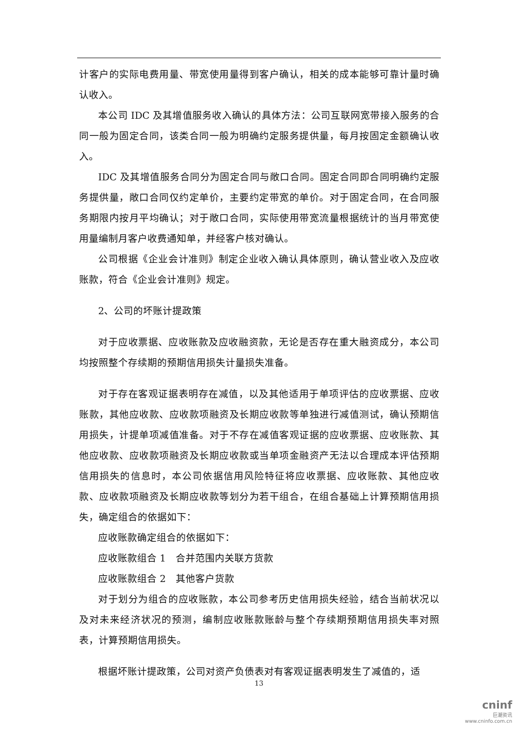计客户的实际电费用量、带宽使用量得到客户确认，相关的成本能够可靠计量时确认收入。
本公司 IDC 及其增值服务收入确认的具体方法：公司互联网宽带接入服务的合同一般为固定合同，该类合同一般为明确约定服务提供量，每月按固定金额确认收入。
IDC 及其增值服务合同分为固定合同与敞口合同。固定合同即合同明确约定服务提供量，敞口合同仅约定单价，主要约定带宽的单价。对于固定合同，在合同服务期限内按月平均确认；对于敞口合同，实际使用带宽流量根据统计的当月带宽使用量编制月客户收费通知单，并经客户核对确认。
公司根据《企业会计准则》制定企业收入确认具体原则，确认营业收入及应收账款，符合《企业会计准则》规定。
2、公司的坏账计提政策
对于应收票据、应收账款及应收融资款，无论是否存在重大融资成分，本公司均按照整个存续期的预期信用损失计量损失准备。
对于存在客观证据表明存在减值，以及其他适用于单项评估的应收票据、应收账款，其他应收款、应收款项融资及长期应收款等单独进行减值测试，确认预期信用损失，计提单项减值准备。对于不存在减值客观证据的应收票据、应收账款、其他应收款、应收款项融资及长期应收款或当单项金融资产无法以合理成本评估预期信用损失的信息时，本公司依据信用风险特征将应收票据、应收账款、其他应收款、应收款项融资及长期应收款等划分为若干组合，在组合基础上计算预期信用损失，确定组合的依据如下：
应收账款确定组合的依据如下：
应收账款组合 1　合并范围内关联方货款
应收账款组合 2　其他客户货款
对于划分为组合的应收账款，本公司参考历史信用损失经验，结合当前状况以及对未来经济状况的预测，编制应收账款账龄与整个存续期预期信用损失率对照表，计算预期信用损失。
根据坏账计提政策，公司对资产负债表对有客观证据表明发生了减值的，适
13
cninf
巨潮资讯
www.cninfo.com.cn